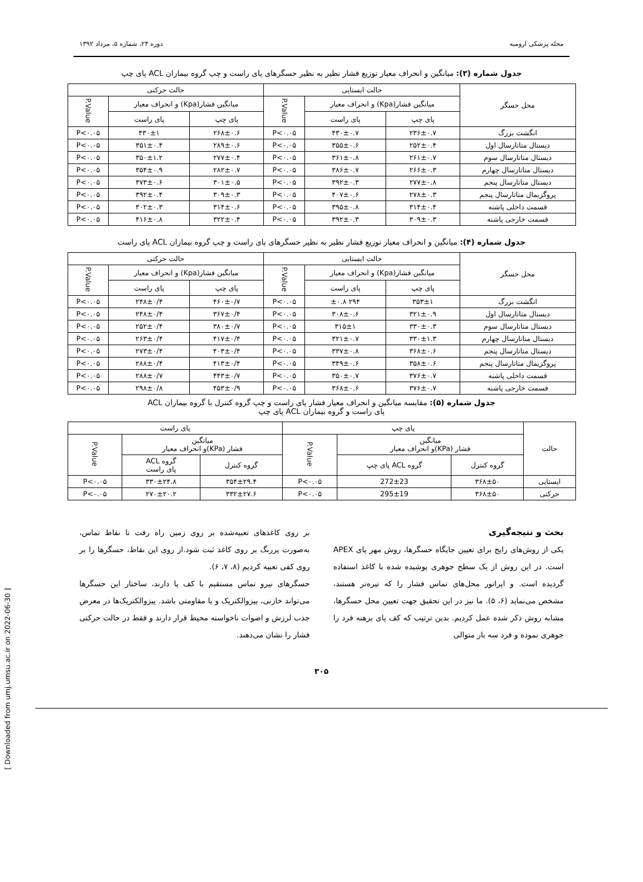مجله پزشکی ارومیه دوره ۲۴، شماره ۵، مرداد ۱۳۹۲
جدول شماره (۳): میانگین و انحراف معیار توزیع فشار نظیر به نظیر حسگرهای پای راست و چپ گروه بیماران ACL پای چپ
| محل حسگر | حالت ایستایی | | | حالت حرکتی | | |
| --- | --- | --- | --- | --- | --- | --- |
| | میانگین فشار(Kpa) و انحراف معیار | | P.Value | میانگین فشار(Kpa) و انحراف معیار | | P.Value |
| | پای چپ | پای راست | | پای چپ | پای راست | |
| انگشت بزرگ | ۲۳۶±۰.۷ | ۴۳۰±۰.۷ | P<۰.۰۵ | ۲۶۸±۰.۶ | ۴۳۰±۱ | P<۰.۰۵ |
| دیستال متاتارسال اول | ۲۵۲±۰.۴ | ۳۵۵±۰.۶ | P<۰.۰۵ | ۲۸۹±۰.۶ | ۳۵۱±۰.۴ | P<۰.۰۵ |
| دیستال متاتارسال سوم | ۲۶۱±۰.۷ | ۳۶۱±۰.۸ | P<۰.۰۵ | ۲۷۷±۰.۴ | ۳۵۰±۱.۲ | P<۰.۰۵ |
| دیستال متاتارسال چهارم | ۲۶۶±۰.۳ | ۳۸۶±۰.۷ | P<۰.۰۵ | ۲۸۲±۰.۷ | ۳۵۴±۰.۹ | P<۰.۰۵ |
| دیستال متاتارسال پنجم | ۲۷۷±۰.۸ | ۳۹۲±۰.۳ | P<۰.۰۵ | ۳۰۱±۰.۵ | ۳۷۳±۰.۶ | P<۰.۰۵ |
| پروگزیمال متاتارسال پنجم | ۲۷۸±۰.۳ | ۴۰۷±۰.۶ | P<۰.۰۵ | ۳۰۹±۰.۳ | ۳۹۲±۰.۴ | P<۰.۰۵ |
| قسمت داخلی پاشنه | ۳۱۴±۰.۴ | ۳۹۵±۰.۸ | P<۰.۰۵ | ۳۱۴±۰.۶ | ۴۰۲±۰.۳ | P<۰.۰۵ |
| قسمت خارجی پاشنه | ۳۰۹±۰.۳ | ۳۹۲±۰.۳ | P<۰.۰۵ | ۳۲۲±۰.۴ | ۴۱۶±۰.۸ | P<۰.۰۵ |
جدول شماره (۴): میانگین و انحراف معیار توزیع فشار نظیر به نظیر حسگرهای پای راست و چپ گروه بیماران ACL پای راست
| محل حسگر | حالت ایستایی | | | حالت حرکتی | | |
| --- | --- | --- | --- | --- | --- | --- |
| | میانگین فشار(Kpa) و انحراف معیار | | P.Value | میانگین فشار(Kpa) و انحراف معیار | | P.Value |
| | پای چپ | پای راست | | پای چپ | پای راست | |
| انگشت بزرگ | ۳۵۳±۱ | ۲۹۴ ±۰.۸ | P<۰.۰۵ | ۴۶۰±۰/۷ | ۲۴۸±۰/۴ | P<۰.۰۵ |
| دیستال متاتارسال اول | ۳۲۱±۰.۹ | ۳۰۸±۰.۶ | P<۰.۰۵ | ۳۶۷±۰/۴ | ۲۴۸±۰/۴ | P<۰.۰۵ |
| دیستال متاتارسال سوم | ۳۳۰±۰.۳ | ۳۱۵±۱ | P<۰.۰۵ | ۳۸۰±۰/۷ | ۲۵۲±۰/۴ | P<۰.۰۵ |
| دیستال متاتارسال چهارم | ۳۳۰±۱.۳ | ۳۲۱±۰.۷ | P<۰.۰۵ | ۴۱۷±۰/۴ | ۲۶۳±۰/۴ | P<۰.۰۵ |
| دیستال متاتارسال پنجم | ۳۶۸±۰.۶ | ۳۳۷±۰.۸ | P<۰.۰۵ | ۴۰۳±۰/۴ | ۲۷۳±۰/۴ | P<۰.۰۵ |
| پروگزیمال متاتارسال پنجم | ۳۵۸±۰.۶ | ۳۴۹±۰.۶ | P<۰.۰۵ | ۴۱۳±۰/۴ | ۲۸۸±۰/۴ | P<۰.۰۵ |
| قسمت داخلی پاشنه | ۳۷۶±۰.۷ | ۳۵۰±۰.۷ | P<۰.۰۵ | ۴۴۳±۰/۷ | ۲۸۸±۰/۷ | P<۰.۰۵ |
| قسمت خارجی پاشنه | ۳۷۶±۰.۷ | ۳۶۸±۰.۶ | P<۰.۰۵ | ۴۵۳±۰/۹ | ۲۹۸±۰/۸ | P<۰.۰۵ |
جدول شماره (۵): مقایسه میانگین و انحراف معیار فشار پای راست و چپ گروه کنترل با گروه بیماران ACL
پای راست و گروه بیماران ACL پای چپ
| حالت | پای چپ | | | پای راست | | |
| --- | --- | --- | --- | --- | --- | --- |
| | میانگین فشار (KPa)و انحراف معیار | | P.Value | میانگین فشار (KPa)و انحراف معیار | | P.Value |
| | گروه کنترل | گروه ACL پای چپ | | گروه کنترل | گروه ACL پای راست | |
| ایستایی | ۳۶۸±۵۰ | 272±23 | P<۰.۰۵ | ۳۵۴±۲۹.۴ | ۳۳۰±۲۴.۸ | P<۰.۰۵ |
| حرکتی | ۳۶۸±۵۰ | 295±19 | P<۰.۰۵ | ۳۳۲±۲۷.۶ | ۲۷۰±۲۰.۲ | P<۰.۰۵ |
بحث و نتیجه‌گیری
یکی از روش‌های رایج برای تعیین جایگاه حسگرها، روش مهر پای APEX است. در این روش از یک سطح جوهری پوشیده شده با کاغذ استفاده گردیده است. و اپراتور محل‌های تماس فشار را که تیره‌تر هستند، مشخص می‌نماید (۶، ۵). ما نیز در این تحقیق جهت تعیین محل حسگرها، مشابه روش ذکر شده عمل کردیم. بدین ترتیب که کف پای برهنه فرد را جوهری نموده و فرد سه بار متوالی
بر روی کاغذهای تعبیه‌شده بر روی زمین راه رفت تا نقاط تماس، به‌صورت پررنگ بر روی کاغذ ثبت شود.از روی این نقاط، حسگرها را بر روی کفی تعبیه کردیم (۸، ۷، ۶).
حسگرهای نیرو تماس مستقیم با کف پا دارند، ساختار این حسگرها می‌تواند خازنی، پیزوالکتریک و یا مقاومتی باشد. پیزوالکتریک‌ها در معرض جذب لرزش و اصوات ناخواسته محیط قرار دارند و فقط در حالت حرکتی فشار را نشان می‌دهند.
۳۰۵
[ Downloaded from umj.umsu.ac.ir on 2022-06-30 ]